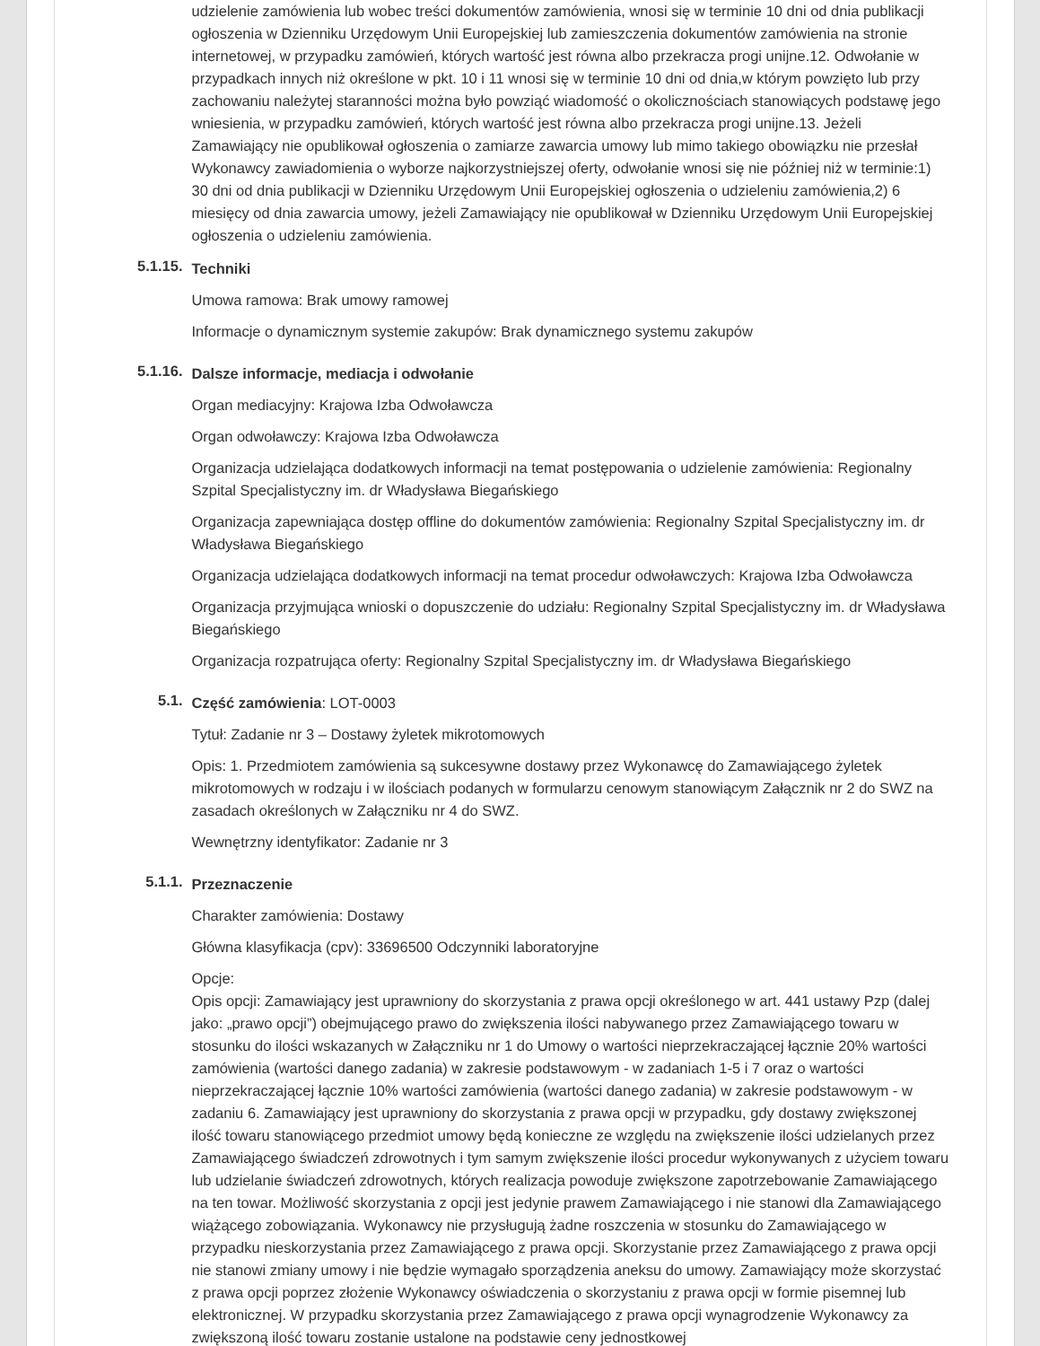udzielenie zamówienia lub wobec treści dokumentów zamówienia, wnosi się w terminie 10 dni od dnia publikacji ogłoszenia w Dzienniku Urzędowym Unii Europejskiej lub zamieszczenia dokumentów zamówienia na stronie internetowej, w przypadku zamówień, których wartość jest równa albo przekracza progi unijne.12. Odwołanie w przypadkach innych niż określone w pkt. 10 i 11 wnosi się w terminie 10 dni od dnia,w którym powzięto lub przy zachowaniu należytej staranności można było powziąć wiadomość o okolicznościach stanowiących podstawę jego wniesienia, w przypadku zamówień, których wartość jest równa albo przekracza progi unijne.13. Jeżeli Zamawiający nie opublikował ogłoszenia o zamiarze zawarcia umowy lub mimo takiego obowiązku nie przesłał Wykonawcy zawiadomienia o wyborze najkorzystniejszej oferty, odwołanie wnosi się nie później niż w terminie:1) 30 dni od dnia publikacji w Dzienniku Urzędowym Unii Europejskiej ogłoszenia o udzieleniu zamówienia,2) 6 miesięcy od dnia zawarcia umowy, jeżeli Zamawiający nie opublikował w Dzienniku Urzędowym Unii Europejskiej ogłoszenia o udzieleniu zamówienia.
5.1.15.
Techniki
Umowa ramowa: Brak umowy ramowej
Informacje o dynamicznym systemie zakupów: Brak dynamicznego systemu zakupów
5.1.16.
Dalsze informacje, mediacja i odwołanie
Organ mediacyjny: Krajowa Izba Odwoławcza
Organ odwoławczy: Krajowa Izba Odwoławcza
Organizacja udzielająca dodatkowych informacji na temat postępowania o udzielenie zamówienia: Regionalny Szpital Specjalistyczny im. dr Władysława Biegańskiego
Organizacja zapewniająca dostęp offline do dokumentów zamówienia: Regionalny Szpital Specjalistyczny im. dr Władysława Biegańskiego
Organizacja udzielająca dodatkowych informacji na temat procedur odwoławczych: Krajowa Izba Odwoławcza
Organizacja przyjmująca wnioski o dopuszczenie do udziału: Regionalny Szpital Specjalistyczny im. dr Władysława Biegańskiego
Organizacja rozpatrująca oferty: Regionalny Szpital Specjalistyczny im. dr Władysława Biegańskiego
5.1.
Część zamówienia: LOT-0003
Tytuł: Zadanie nr 3 – Dostawy żyletek mikrotomowych
Opis: 1. Przedmiotem zamówienia są sukcesywne dostawy przez Wykonawcę do Zamawiającego żyletek mikrotomowych w rodzaju i w ilościach podanych w formularzu cenowym stanowiącym Załącznik nr 2 do SWZ na zasadach określonych w Załączniku nr 4 do SWZ.
Wewnętrzny identyfikator: Zadanie nr 3
5.1.1.
Przeznaczenie
Charakter zamówienia: Dostawy
Główna klasyfikacja (cpv): 33696500 Odczynniki laboratoryjne
Opcje:
Opis opcji: Zamawiający jest uprawniony do skorzystania z prawa opcji określonego w art. 441 ustawy Pzp (dalej jako: „prawo opcji”) obejmującego prawo do zwiększenia ilości nabywanego przez Zamawiającego towaru w stosunku do ilości wskazanych w Załączniku nr 1 do Umowy o wartości nieprzekraczającej łącznie 20% wartości zamówienia (wartości danego zadania) w zakresie podstawowym - w zadaniach 1-5 i 7 oraz o wartości nieprzekraczającej łącznie 10% wartości zamówienia (wartości danego zadania) w zakresie podstawowym - w zadaniu 6. Zamawiający jest uprawniony do skorzystania z prawa opcji w przypadku, gdy dostawy zwiększonej ilość towaru stanowiącego przedmiot umowy będą konieczne ze względu na zwiększenie ilości udzielanych przez Zamawiającego świadczeń zdrowotnych i tym samym zwiększenie ilości procedur wykonywanych z użyciem towaru lub udzielanie świadczeń zdrowotnych, których realizacja powoduje zwiększone zapotrzebowanie Zamawiającego na ten towar. Możliwość skorzystania z opcji jest jedynie prawem Zamawiającego i nie stanowi dla Zamawiającego wiążącego zobowiązania. Wykonawcy nie przysługują żadne roszczenia w stosunku do Zamawiającego w przypadku nieskorzystania przez Zamawiającego z prawa opcji. Skorzystanie przez Zamawiającego z prawa opcji nie stanowi zmiany umowy i nie będzie wymagało sporządzenia aneksu do umowy. Zamawiający może skorzystać z prawa opcji poprzez złożenie Wykonawcy oświadczenia o skorzystaniu z prawa opcji w formie pisemnej lub elektronicznej. W przypadku skorzystania przez Zamawiającego z prawa opcji wynagrodzenie Wykonawcy za zwiększoną ilość towaru zostanie ustalone na podstawie ceny jednostkowej